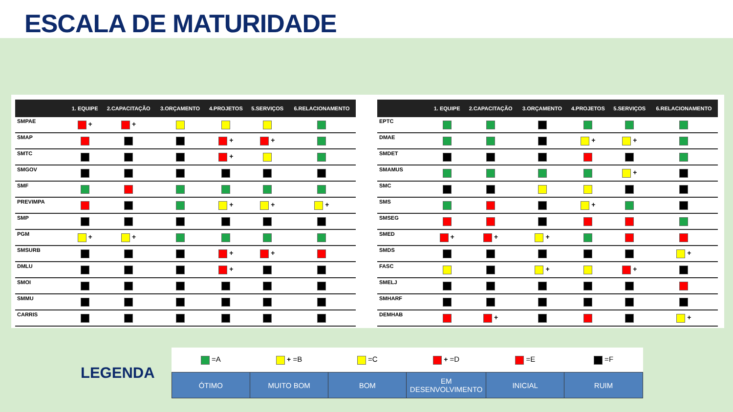ESCALA DE MATURIDADE
| | 1. EQUIPE | 2.CAPACITAÇÃO | 3.ORÇAMENTO | 4.PROJETOS | 5.SERVIÇOS | 6.RELACIONAMENTO |
| --- | --- | --- | --- | --- | --- | --- |
| SMPAE | + | + | | | | |
| SMAP | | | | + | + | |
| SMTC | | | | + | | |
| SMGOV | | | | | | |
| SMF | | | | | | |
| PREVIMPA | | | | + | + | + |
| SMP | | | | | | |
| PGM | + | + | | | | |
| SMSURB | | | | + | + | |
| DMLU | | | | + | | |
| SMOI | | | | | | |
| SMMU | | | | | | |
| CARRIS | | | | | | |
| | 1. EQUIPE | 2.CAPACITAÇÃO | 3.ORÇAMENTO | 4.PROJETOS | 5.SERVIÇOS | 6.RELACIONAMENTO |
| --- | --- | --- | --- | --- | --- | --- |
| EPTC | | | | | | |
| DMAE | | | | + | + | |
| SMDET | | | | | | |
| SMAMUS | | | | | + | |
| SMC | | | | | | |
| SMS | | | | + | | |
| SMSEG | | | | | | |
| SMED | + | + | + | | | |
| SMDS | | | | | | + |
| FASC | | | + | | + | |
| SMELJ | | | | | | |
| SMHARF | | | | | | |
| DEMHAB | | + | | | | + |
LEGENDA
| =A | + =B | =C | + =D | =E | =F |
| ÓTIMO | MUITO BOM | BOM | EM DESENVOLVIMENTO | INICIAL | RUIM |